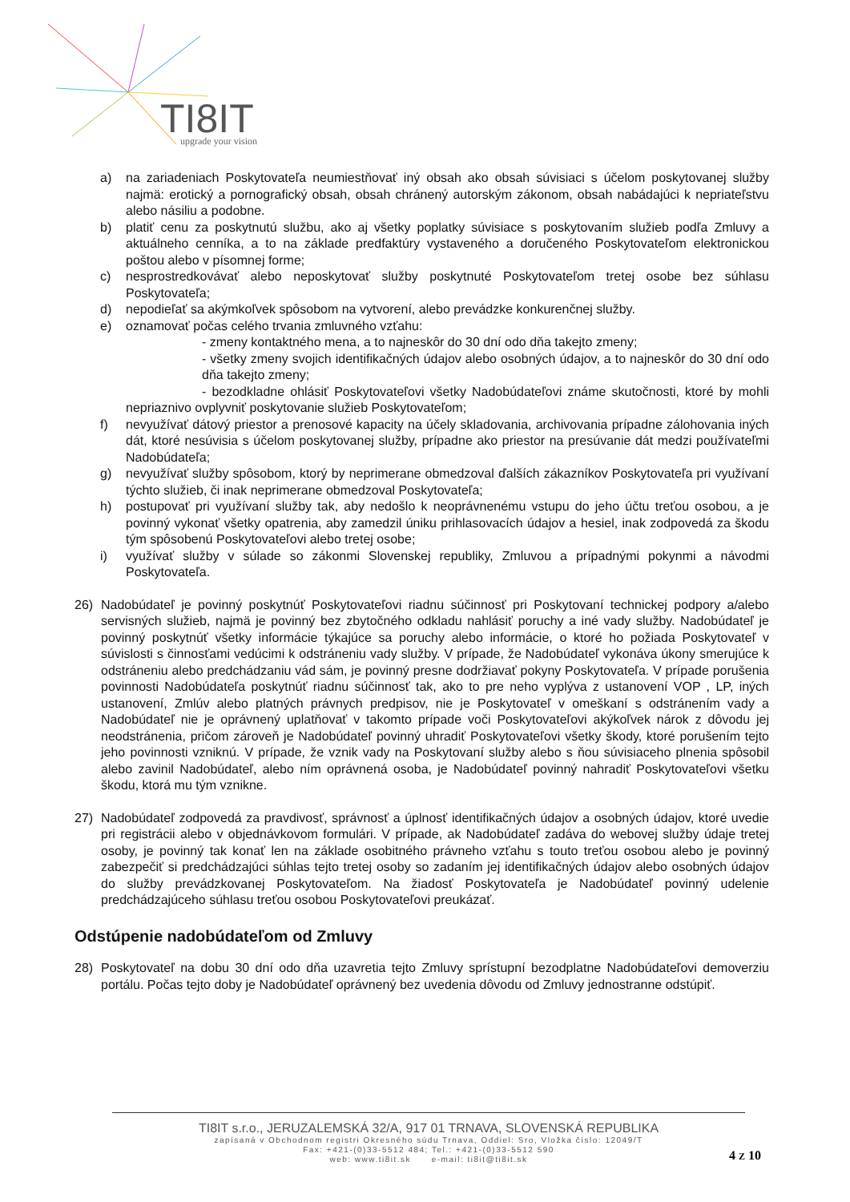TI8IT
upgrade your vision
a) na zariadeniach Poskytovateľa neumiestňovať iný obsah ako obsah súvisiaci s účelom poskytovanej služby najmä: erotický a pornografický obsah, obsah chránený autorským zákonom, obsah nabádajúci k nepriateľstvu alebo násiliu a podobne.
b) platiť cenu za poskytnutú službu, ako aj všetky poplatky súvisiace s poskytovaním služieb podľa Zmluvy a aktuálneho cenníka, a to na základe predfaktúry vystaveného a doručeného Poskytovateľom elektronickou poštou alebo v písomnej forme;
c) nesprostredkovávať alebo neposkytovať služby poskytnuté Poskytovateľom tretej osobe bez súhlasu Poskytovateľa;
d) nepodieľať sa akýmkoľvek spôsobom na vytvorení, alebo prevádzke konkurenčnej služby.
e) oznamovať počas celého trvania zmluvného vzťahu:
- zmeny kontaktného mena, a to najneskôr do 30 dní odo dňa takejto zmeny;
- všetky zmeny svojich identifikačných údajov alebo osobných údajov, a to najneskôr do 30 dní odo dňa takejto zmeny;
- bezodkladne ohlásiť Poskytovateľovi všetky Nadobúdateľovi známe skutočnosti, ktoré by mohli nepriaznivo ovplyvniť poskytovanie služieb Poskytovateľom;
f) nevyužívať dátový priestor a prenosové kapacity na účely skladovania, archivovania prípadne zálohovania iných dát, ktoré nesúvisia s účelom poskytovanej služby, prípadne ako priestor na presúvanie dát medzi používateľmi Nadobúdateľa;
g) nevyužívať služby spôsobom, ktorý by neprimerane obmedzoval ďalších zákazníkov Poskytovateľa pri využívaní týchto služieb, či inak neprimerane obmedzoval Poskytovateľa;
h) postupovať pri využívaní služby tak, aby nedošlo k neoprávnenému vstupu do jeho účtu treťou osobou, a je povinný vykonať všetky opatrenia, aby zamedzil úniku prihlasovacích údajov a hesiel, inak zodpovedá za škodu tým spôsobenú Poskytovateľovi alebo tretej osobe;
i) využívať služby v súlade so zákonmi Slovenskej republiky, Zmluvou a prípadnými pokynmi a návodmi Poskytovateľa.
26) Nadobúdateľ je povinný poskytnúť Poskytovateľovi riadnu súčinnosť pri Poskytovaní technickej podpory a/alebo servisných služieb, najmä je povinný bez zbytočného odkladu nahlásiť poruchy a iné vady služby. Nadobúdateľ je povinný poskytnúť všetky informácie týkajúce sa poruchy alebo informácie, o ktoré ho požiada Poskytovateľ v súvislosti s činnosťami vedúcimi k odstráneniu vady služby. V prípade, že Nadobúdateľ vykonáva úkony smerujúce k odstráneniu alebo predchádzaniu vád sám, je povinný presne dodržiavať pokyny Poskytovateľa. V prípade porušenia povinnosti Nadobúdateľa poskytnúť riadnu súčinnosť tak, ako to pre neho vyplýva z ustanovení VOP , LP, iných ustanovení, Zmlúv alebo platných právnych predpisov, nie je Poskytovateľ v omeškaní s odstránením vady a Nadobúdateľ nie je oprávnený uplatňovať v takomto prípade voči Poskytovateľovi akýkoľvek nárok z dôvodu jej neodstránenia, pričom zároveň je Nadobúdateľ povinný uhradiť Poskytovateľovi všetky škody, ktoré porušením tejto jeho povinnosti vzniknú. V prípade, že vznik vady na Poskytovaní služby alebo s ňou súvisiaceho plnenia spôsobil alebo zavinil Nadobúdateľ, alebo ním oprávnená osoba, je Nadobúdateľ povinný nahradiť Poskytovateľovi všetku škodu, ktorá mu tým vznikne.
27) Nadobúdateľ zodpovedá za pravdivosť, správnosť a úplnosť identifikačných údajov a osobných údajov, ktoré uvedie pri registrácii alebo v objednávkovom formulári. V prípade, ak Nadobúdateľ zadáva do webovej služby údaje tretej osoby, je povinný tak konať len na základe osobitného právneho vzťahu s touto treťou osobou alebo je povinný zabezpečiť si predchádzajúci súhlas tejto tretej osoby so zadaním jej identifikačných údajov alebo osobných údajov do služby prevádzkovanej Poskytovateľom. Na žiadosť Poskytovateľa je Nadobúdateľ povinný udelenie predchádzajúceho súhlasu treťou osobou Poskytovateľovi preukázať.
Odstúpenie nadobúdateľom od Zmluvy
28) Poskytovateľ na dobu 30 dní odo dňa uzavretia tejto Zmluvy sprístupní bezodplatne Nadobúdateľovi demoverziu portálu. Počas tejto doby je Nadobúdateľ oprávnený bez uvedenia dôvodu od Zmluvy jednostranne odstúpiť.
TI8IT s.r.o., JERUZALEMSKÁ 32/A, 917 01 TRNAVA, SLOVENSKÁ REPUBLIKA
zapísaná v Obchodnom registri Okresného súdu Trnava, Oddiel: Sro, Vložka číslo: 12049/T
Fax: +421-(0)33-5512 484; Tel.: +421-(0)33-5512 590
web: www.ti8it.sk e-mail: ti8it@ti8it.sk
4 Z 10